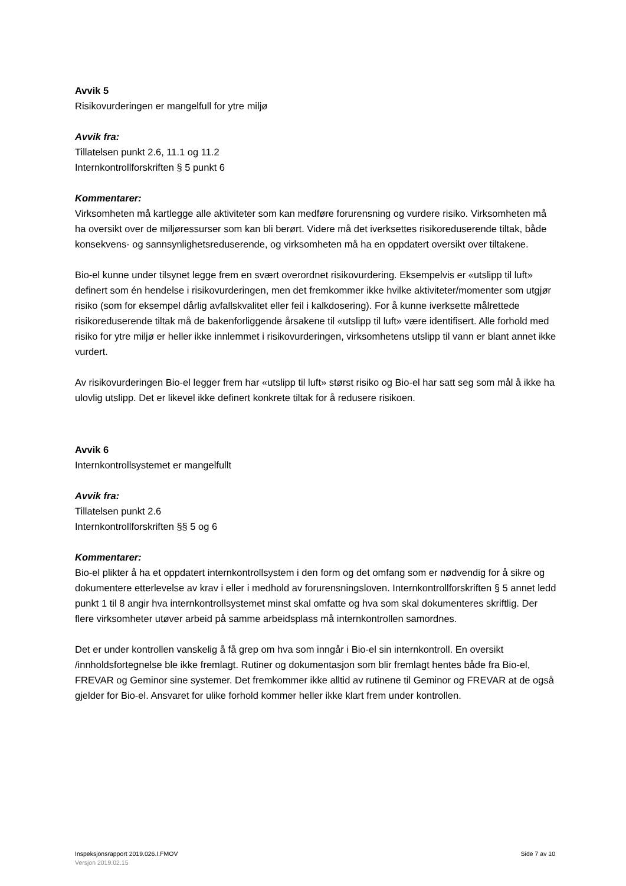Avvik 5
Risikovurderingen er mangelfull for ytre miljø
Avvik fra:
Tillatelsen punkt 2.6, 11.1 og 11.2
Internkontrollforskriften § 5 punkt 6
Kommentarer:
Virksomheten må kartlegge alle aktiviteter som kan medføre forurensning og vurdere risiko. Virksomheten må ha oversikt over de miljøressurser som kan bli berørt. Videre må det iverksettes risikoreduserende tiltak, både konsekvens- og sannsynlighetsreduserende, og virksomheten må ha en oppdatert oversikt over tiltakene.
Bio-el kunne under tilsynet legge frem en svært overordnet risikovurdering. Eksempelvis er «utslipp til luft» definert som én hendelse i risikovurderingen, men det fremkommer ikke hvilke aktiviteter/momenter som utgjør risiko (som for eksempel dårlig avfallskvalitet eller feil i kalkdosering). For å kunne iverksette målrettede risikoreduserende tiltak må de bakenforliggende årsakene til «utslipp til luft» være identifisert. Alle forhold med risiko for ytre miljø er heller ikke innlemmet i risikovurderingen, virksomhetens utslipp til vann er blant annet ikke vurdert.
Av risikovurderingen Bio-el legger frem har «utslipp til luft» størst risiko og Bio-el har satt seg som mål å ikke ha ulovlig utslipp. Det er likevel ikke definert konkrete tiltak for å redusere risikoen.
Avvik 6
Internkontrollsystemet er mangelfullt
Avvik fra:
Tillatelsen punkt 2.6
Internkontrollforskriften §§ 5 og 6
Kommentarer:
Bio-el plikter å ha et oppdatert internkontrollsystem i den form og det omfang som er nødvendig for å sikre og dokumentere etterlevelse av krav i eller i medhold av forurensningsloven. Internkontrollforskriften § 5 annet ledd punkt 1 til 8 angir hva internkontrollsystemet minst skal omfatte og hva som skal dokumenteres skriftlig. Der flere virksomheter utøver arbeid på samme arbeidsplass må internkontrollen samordnes.
Det er under kontrollen vanskelig å få grep om hva som inngår i Bio-el sin internkontroll. En oversikt /innholdsfortegnelse ble ikke fremlagt. Rutiner og dokumentasjon som blir fremlagt hentes både fra Bio-el, FREVAR og Geminor sine systemer. Det fremkommer ikke alltid av rutinene til Geminor og FREVAR at de også gjelder for Bio-el. Ansvaret for ulike forhold kommer heller ikke klart frem under kontrollen.
Inspeksjonsrapport 2019.026.I.FMOV Side 7 av 10
Versjon 2019.02.15